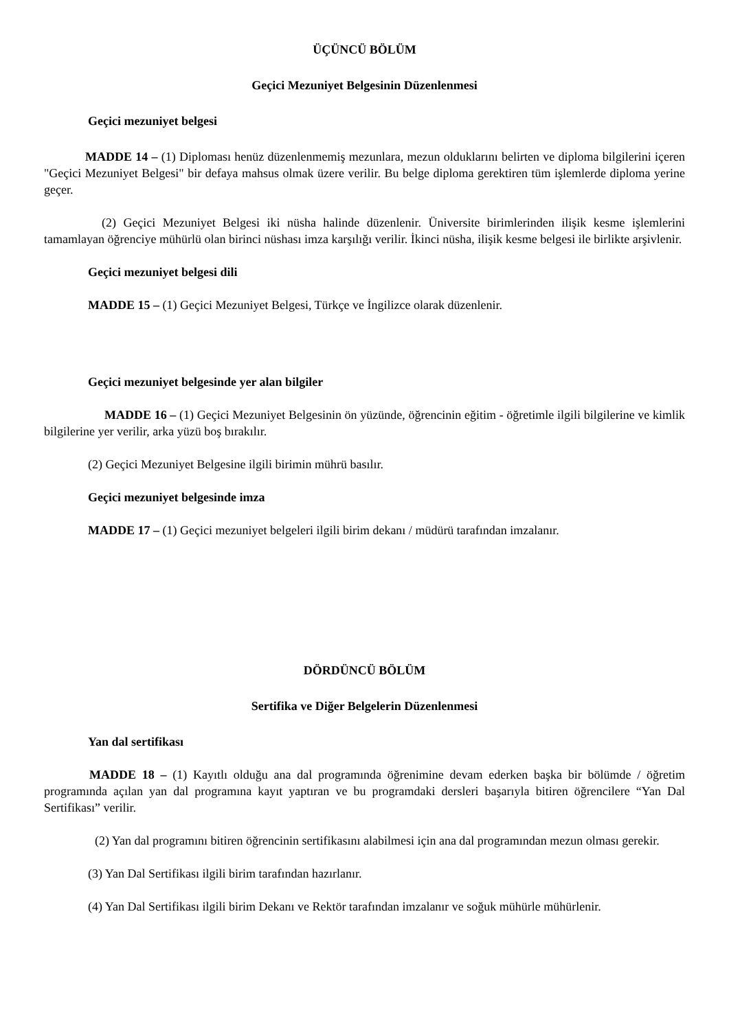ÜÇÜNCÜ BÖLÜM
Geçici Mezuniyet Belgesinin Düzenlenmesi
Geçici mezuniyet belgesi
MADDE 14 – (1) Diploması henüz düzenlenmemiş mezunlara, mezun olduklarını belirten ve diploma bilgilerini içeren "Geçici Mezuniyet Belgesi" bir defaya mahsus olmak üzere verilir. Bu belge diploma gerektiren tüm işlemlerde diploma yerine geçer.
(2) Geçici Mezuniyet Belgesi iki nüsha halinde düzenlenir. Üniversite birimlerinden ilişik kesme işlemlerini tamamlayan öğrenciye mühürlü olan birinci nüshası imza karşılığı verilir. İkinci nüsha, ilişik kesme belgesi ile birlikte arşivlenir.
Geçici mezuniyet belgesi dili
MADDE 15 – (1) Geçici Mezuniyet Belgesi, Türkçe ve İngilizce olarak düzenlenir.
Geçici mezuniyet belgesinde yer alan bilgiler
MADDE 16 – (1) Geçici Mezuniyet Belgesinin ön yüzünde, öğrencinin eğitim - öğretimle ilgili bilgilerine ve kimlik bilgilerine yer verilir, arka yüzü boş bırakılır.
(2) Geçici Mezuniyet Belgesine ilgili birimin mührü basılır.
Geçici mezuniyet belgesinde imza
MADDE 17 – (1) Geçici mezuniyet belgeleri ilgili birim dekanı / müdürü tarafından imzalanır.
DÖRDÜNCÜ BÖLÜM
Sertifika ve Diğer Belgelerin Düzenlenmesi
Yan dal sertifikası
MADDE 18 – (1) Kayıtlı olduğu ana dal programında öğrenimine devam ederken başka bir bölümde / öğretim programında açılan yan dal programına kayıt yaptıran ve bu programdaki dersleri başarıyla bitiren öğrencilere “Yan Dal Sertifikası” verilir.
(2) Yan dal programını bitiren öğrencinin sertifikasını alabilmesi için ana dal programından mezun olması gerekir.
(3) Yan Dal Sertifikası ilgili birim tarafından hazırlanır.
(4) Yan Dal Sertifikası ilgili birim Dekanı ve Rektör tarafından imzalanır ve soğuk mühürle mühürlenir.